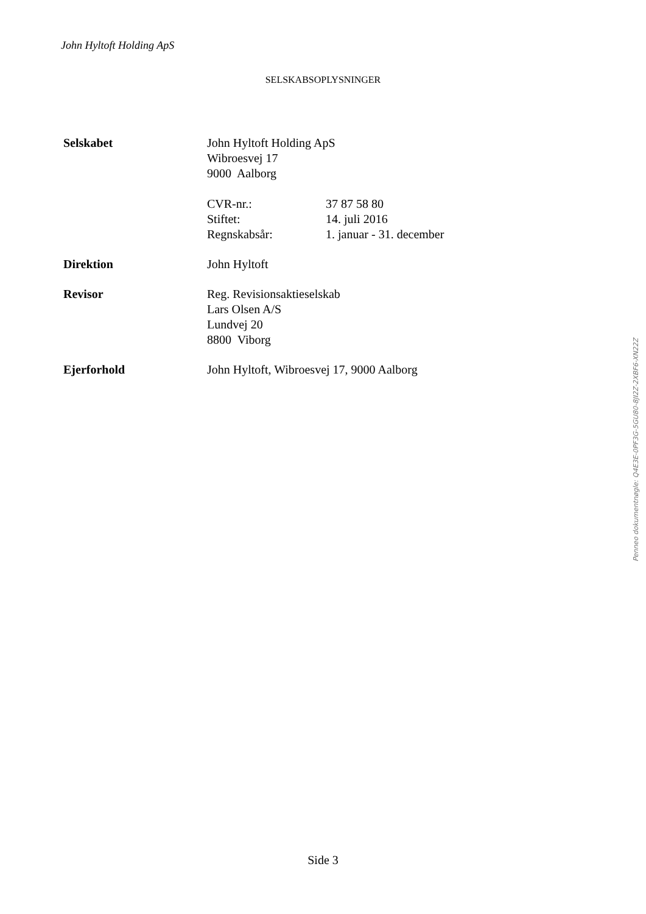John Hyltoft Holding ApS
SELSKABSOPLYSNINGER
Selskabet John Hyltoft Holding ApS
Wibroesvej 17
9000 Aalborg
CVR-nr.: 37 87 58 80 Stiftet: 14. juli 2016 Regnskabsår: 1. januar - 31. december
Direktion John Hyltoft
Revisor Reg. Revisionsaktieselskab
Lars Olsen A/S
Lundvej 20
8800 Viborg
Ejerforhold John Hyltoft, Wibroesvej 17, 9000 Aalborg
Penneo dokumentnøgle: Q4E3E-0PF3G-5GU80-8JI2Z-2XBF6-XN22Z
Side 3